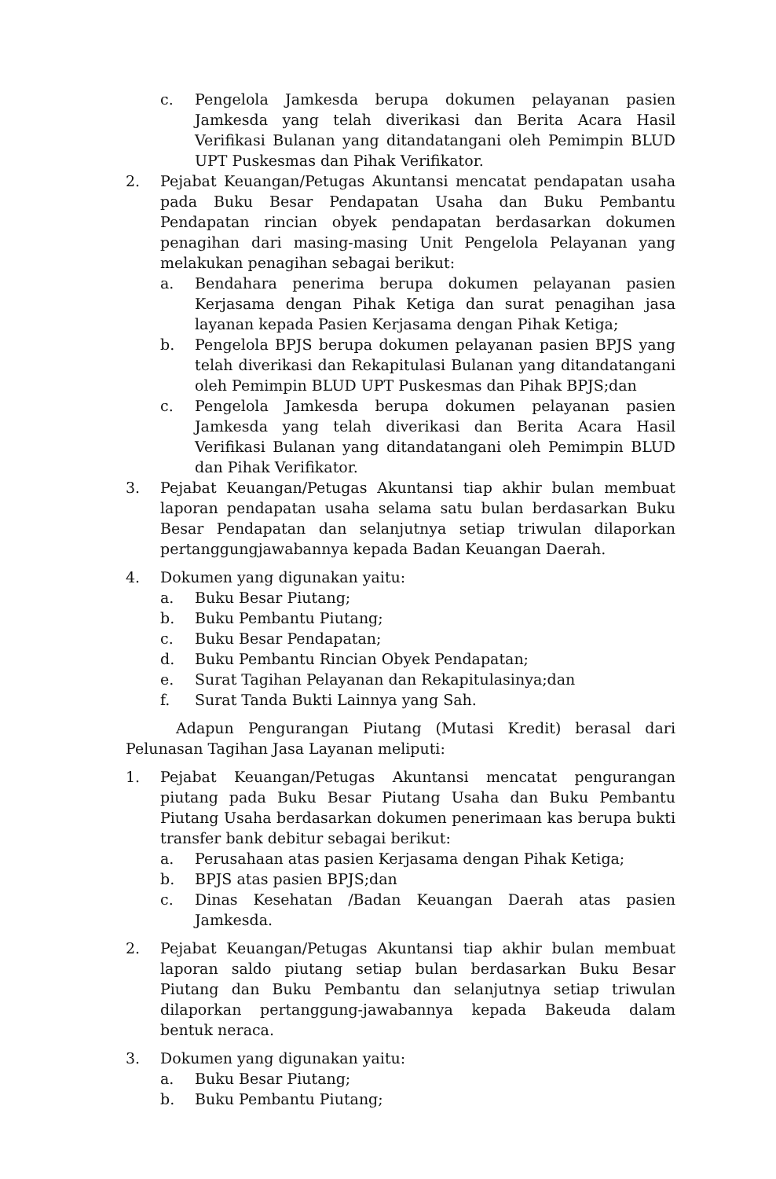c. Pengelola Jamkesda berupa dokumen pelayanan pasien Jamkesda yang telah diverikasi dan Berita Acara Hasil Verifikasi Bulanan yang ditandatangani oleh Pemimpin BLUD UPT Puskesmas dan Pihak Verifikator.
2. Pejabat Keuangan/Petugas Akuntansi mencatat pendapatan usaha pada Buku Besar Pendapatan Usaha dan Buku Pembantu Pendapatan rincian obyek pendapatan berdasarkan dokumen penagihan dari masing-masing Unit Pengelola Pelayanan yang melakukan penagihan sebagai berikut:
a. Bendahara penerima berupa dokumen pelayanan pasien Kerjasama dengan Pihak Ketiga dan surat penagihan jasa layanan kepada Pasien Kerjasama dengan Pihak Ketiga;
b. Pengelola BPJS berupa dokumen pelayanan pasien BPJS yang telah diverikasi dan Rekapitulasi Bulanan yang ditandatangani oleh Pemimpin BLUD UPT Puskesmas dan Pihak BPJS;dan
c. Pengelola Jamkesda berupa dokumen pelayanan pasien Jamkesda yang telah diverikasi dan Berita Acara Hasil Verifikasi Bulanan yang ditandatangani oleh Pemimpin BLUD dan Pihak Verifikator.
3. Pejabat Keuangan/Petugas Akuntansi tiap akhir bulan membuat laporan pendapatan usaha selama satu bulan berdasarkan Buku Besar Pendapatan dan selanjutnya setiap triwulan dilaporkan pertanggungjawabannya kepada Badan Keuangan Daerah.
4. Dokumen yang digunakan yaitu:
a. Buku Besar Piutang;
b. Buku Pembantu Piutang;
c. Buku Besar Pendapatan;
d. Buku Pembantu Rincian Obyek Pendapatan;
e. Surat Tagihan Pelayanan dan Rekapitulasinya;dan
f. Surat Tanda Bukti Lainnya yang Sah.
Adapun Pengurangan Piutang (Mutasi Kredit) berasal dari Pelunasan Tagihan Jasa Layanan meliputi:
1. Pejabat Keuangan/Petugas Akuntansi mencatat pengurangan piutang pada Buku Besar Piutang Usaha dan Buku Pembantu Piutang Usaha berdasarkan dokumen penerimaan kas berupa bukti transfer bank debitur sebagai berikut:
a. Perusahaan atas pasien Kerjasama dengan Pihak Ketiga;
b. BPJS atas pasien BPJS;dan
c. Dinas Kesehatan /Badan Keuangan Daerah atas pasien Jamkesda.
2. Pejabat Keuangan/Petugas Akuntansi tiap akhir bulan membuat laporan saldo piutang setiap bulan berdasarkan Buku Besar Piutang dan Buku Pembantu dan selanjutnya setiap triwulan dilaporkan pertanggung-jawabannya kepada Bakeuda dalam bentuk neraca.
3. Dokumen yang digunakan yaitu:
a. Buku Besar Piutang;
b. Buku Pembantu Piutang;